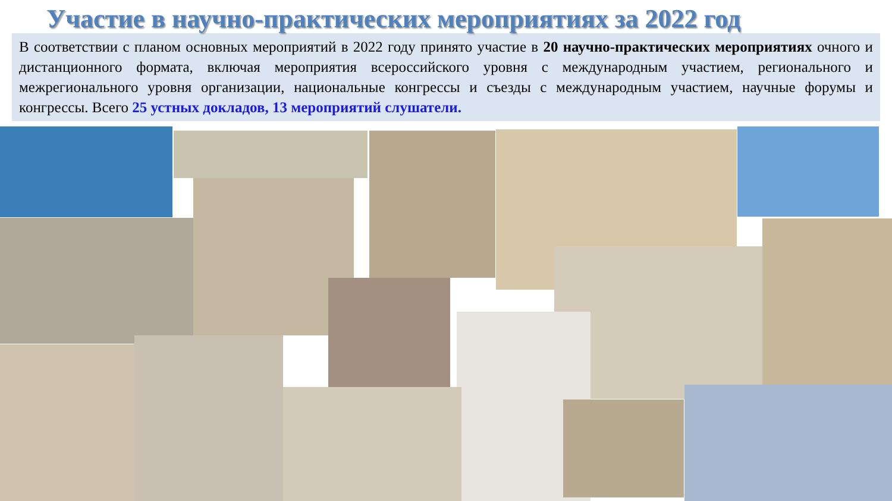Участие в научно-практических мероприятиях за 2022 год
В соответствии с планом основных мероприятий в 2022 году принято участие в 20 научно-практических мероприятиях очного и дистанционного формата, включая мероприятия всероссийского уровня с международным участием, регионального и межрегионального уровня организации, национальные конгрессы и съезды с международным участием, научные форумы и конгрессы. Всего 25 устных докладов, 13 мероприятий слушатели.